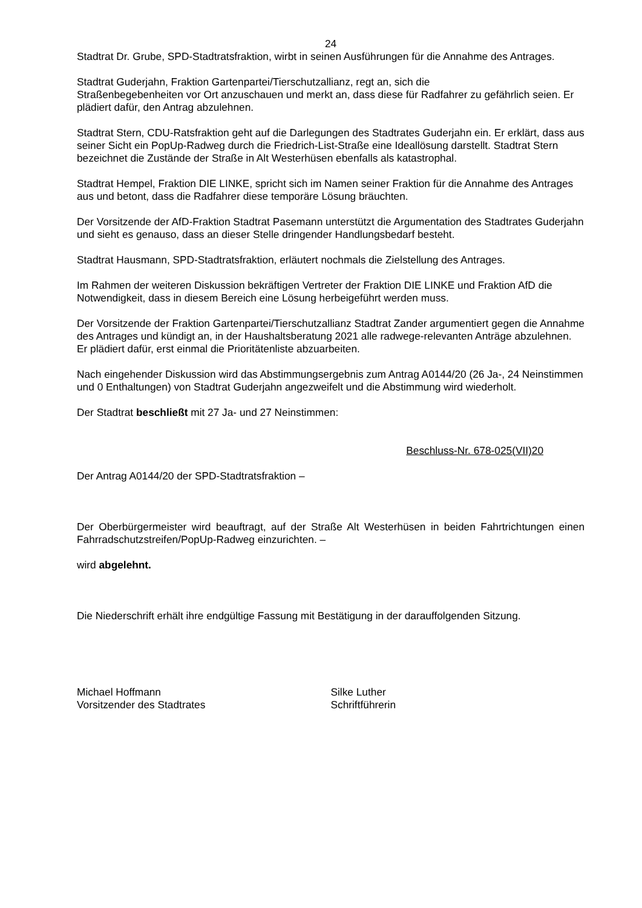24
Stadtrat Dr. Grube, SPD-Stadtratsfraktion, wirbt in seinen Ausführungen für die Annahme des Antrages.
Stadtrat Guderjahn, Fraktion Gartenpartei/Tierschutzallianz, regt an, sich die
Straßenbegebenheiten vor Ort anzuschauen und merkt an, dass diese für Radfahrer zu gefährlich seien. Er plädiert dafür, den Antrag abzulehnen.
Stadtrat Stern, CDU-Ratsfraktion geht auf die Darlegungen des Stadtrates Guderjahn ein. Er erklärt, dass aus seiner Sicht ein PopUp-Radweg durch die Friedrich-List-Straße eine Ideallösung darstellt. Stadtrat Stern bezeichnet die Zustände der Straße in Alt Westerhüsen ebenfalls als katastrophal.
Stadtrat Hempel, Fraktion DIE LINKE, spricht sich im Namen seiner Fraktion für die Annahme des Antrages aus und betont, dass die Radfahrer diese temporäre Lösung bräuchten.
Der Vorsitzende der AfD-Fraktion Stadtrat Pasemann unterstützt die Argumentation des Stadtrates Guderjahn und sieht es genauso, dass an dieser Stelle dringender Handlungsbedarf besteht.
Stadtrat Hausmann, SPD-Stadtratsfraktion, erläutert nochmals die Zielstellung des Antrages.
Im Rahmen der weiteren Diskussion bekräftigen Vertreter der Fraktion DIE LINKE und Fraktion AfD die Notwendigkeit, dass in diesem Bereich eine Lösung herbeigeführt werden muss.
Der Vorsitzende der Fraktion Gartenpartei/Tierschutzallianz Stadtrat Zander argumentiert gegen die Annahme des Antrages und kündigt an, in der Haushaltsberatung 2021 alle radwege-relevanten Anträge abzulehnen. Er plädiert dafür, erst einmal die Prioritätenliste abzuarbeiten.
Nach eingehender Diskussion wird das Abstimmungsergebnis zum Antrag A0144/20 (26 Ja-, 24 Neinstimmen und 0 Enthaltungen) von Stadtrat Guderjahn angezweifelt und die Abstimmung wird wiederholt.
Der Stadtrat beschließt mit 27 Ja- und 27 Neinstimmen:
Beschluss-Nr. 678-025(VII)20
Der Antrag A0144/20 der SPD-Stadtratsfraktion –
Der Oberbürgermeister wird beauftragt, auf der Straße Alt Westerhüsen in beiden Fahrtrichtungen einen Fahrradschutzstreifen/PopUp-Radweg einzurichten. –
wird abgelehnt.
Die Niederschrift erhält ihre endgültige Fassung mit Bestätigung in der darauffolgenden Sitzung.
Michael Hoffmann
Vorsitzender des Stadtrates
Silke Luther
Schriftführerin